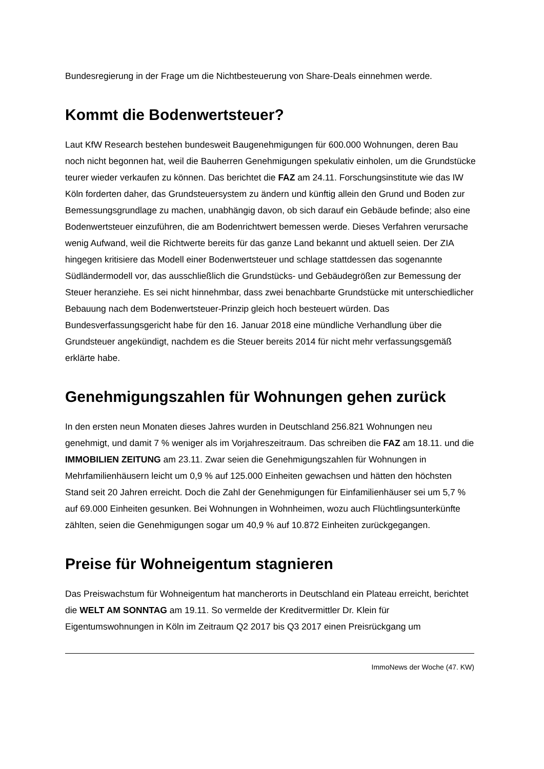Bundesregierung in der Frage um die Nichtbesteuerung von Share-Deals einnehmen werde.
Kommt die Bodenwertsteuer?
Laut KfW Research bestehen bundesweit Baugenehmigungen für 600.000 Wohnungen, deren Bau noch nicht begonnen hat, weil die Bauherren Genehmigungen spekulativ einholen, um die Grundstücke teurer wieder verkaufen zu können. Das berichtet die FAZ am 24.11. Forschungsinstitute wie das IW Köln forderten daher, das Grundsteuersystem zu ändern und künftig allein den Grund und Boden zur Bemessungsgrundlage zu machen, unabhängig davon, ob sich darauf ein Gebäude befinde; also eine Bodenwertsteuer einzuführen, die am Bodenrichtwert bemessen werde. Dieses Verfahren verursache wenig Aufwand, weil die Richtwerte bereits für das ganze Land bekannt und aktuell seien. Der ZIA hingegen kritisiere das Modell einer Bodenwertsteuer und schlage stattdessen das sogenannte Südländermodell vor, das ausschließlich die Grundstücks- und Gebäudegrößen zur Bemessung der Steuer heranziehe. Es sei nicht hinnehmbar, dass zwei benachbarte Grundstücke mit unterschiedlicher Bebauung nach dem Bodenwertsteuer-Prinzip gleich hoch besteuert würden. Das Bundesverfassungsgericht habe für den 16. Januar 2018 eine mündliche Verhandlung über die Grundsteuer angekündigt, nachdem es die Steuer bereits 2014 für nicht mehr verfassungsgemäß erklärte habe.
Genehmigungszahlen für Wohnungen gehen zurück
In den ersten neun Monaten dieses Jahres wurden in Deutschland 256.821 Wohnungen neu genehmigt, und damit 7 % weniger als im Vorjahreszeitraum. Das schreiben die FAZ am 18.11. und die IMMOBILIEN ZEITUNG am 23.11. Zwar seien die Genehmigungszahlen für Wohnungen in Mehrfamilienhäusern leicht um 0,9 % auf 125.000 Einheiten gewachsen und hätten den höchsten Stand seit 20 Jahren erreicht. Doch die Zahl der Genehmigungen für Einfamilienhäuser sei um 5,7 % auf 69.000 Einheiten gesunken. Bei Wohnungen in Wohnheimen, wozu auch Flüchtlingsunterkünfte zählten, seien die Genehmigungen sogar um 40,9 % auf 10.872 Einheiten zurückgegangen.
Preise für Wohneigentum stagnieren
Das Preiswachstum für Wohneigentum hat mancherorts in Deutschland ein Plateau erreicht, berichtet die WELT AM SONNTAG am 19.11. So vermelde der Kreditvermittler Dr. Klein für Eigentumswohnungen in Köln im Zeitraum Q2 2017 bis Q3 2017 einen Preisrückgang um
ImmoNews der Woche (47. KW)